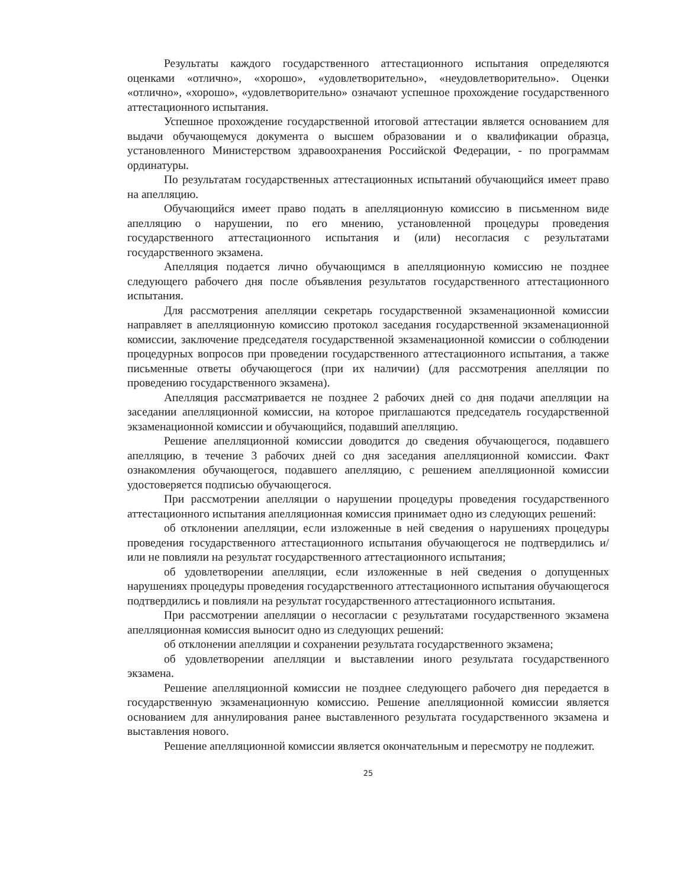Результаты каждого государственного аттестационного испытания определяются оценками «отлично», «хорошо», «удовлетворительно», «неудовлетворительно». Оценки «отлично», «хорошо», «удовлетворительно» означают успешное прохождение государственного аттестационного испытания.
Успешное прохождение государственной итоговой аттестации является основанием для выдачи обучающемуся документа о высшем образовании и о квалификации образца, установленного Министерством здравоохранения Российской Федерации, - по программам ординатуры.
По результатам государственных аттестационных испытаний обучающийся имеет право на апелляцию.
Обучающийся имеет право подать в апелляционную комиссию в письменном виде апелляцию о нарушении, по его мнению, установленной процедуры проведения государственного аттестационного испытания и (или) несогласия с результатами государственного экзамена.
Апелляция подается лично обучающимся в апелляционную комиссию не позднее следующего рабочего дня после объявления результатов государственного аттестационного испытания.
Для рассмотрения апелляции секретарь государственной экзаменационной комиссии направляет в апелляционную комиссию протокол заседания государственной экзаменационной комиссии, заключение председателя государственной экзаменационной комиссии о соблюдении процедурных вопросов при проведении государственного аттестационного испытания, а также письменные ответы обучающегося (при их наличии) (для рассмотрения апелляции по проведению государственного экзамена).
Апелляция рассматривается не позднее 2 рабочих дней со дня подачи апелляции на заседании апелляционной комиссии, на которое приглашаются председатель государственной экзаменационной комиссии и обучающийся, подавший апелляцию.
Решение апелляционной комиссии доводится до сведения обучающегося, подавшего апелляцию, в течение 3 рабочих дней со дня заседания апелляционной комиссии. Факт ознакомления обучающегося, подавшего апелляцию, с решением апелляционной комиссии удостоверяется подписью обучающегося.
При рассмотрении апелляции о нарушении процедуры проведения государственного аттестационного испытания апелляционная комиссия принимает одно из следующих решений:
об отклонении апелляции, если изложенные в ней сведения о нарушениях процедуры проведения государственного аттестационного испытания обучающегося не подтвердились и/или не повлияли на результат государственного аттестационного испытания;
об удовлетворении апелляции, если изложенные в ней сведения о допущенных нарушениях процедуры проведения государственного аттестационного испытания обучающегося подтвердились и повлияли на результат государственного аттестационного испытания.
При рассмотрении апелляции о несогласии с результатами государственного экзамена апелляционная комиссия выносит одно из следующих решений:
об отклонении апелляции и сохранении результата государственного экзамена;
об удовлетворении апелляции и выставлении иного результата государственного экзамена.
Решение апелляционной комиссии не позднее следующего рабочего дня передается в государственную экзаменационную комиссию. Решение апелляционной комиссии является основанием для аннулирования ранее выставленного результата государственного экзамена и выставления нового.
Решение апелляционной комиссии является окончательным и пересмотру не подлежит.
25